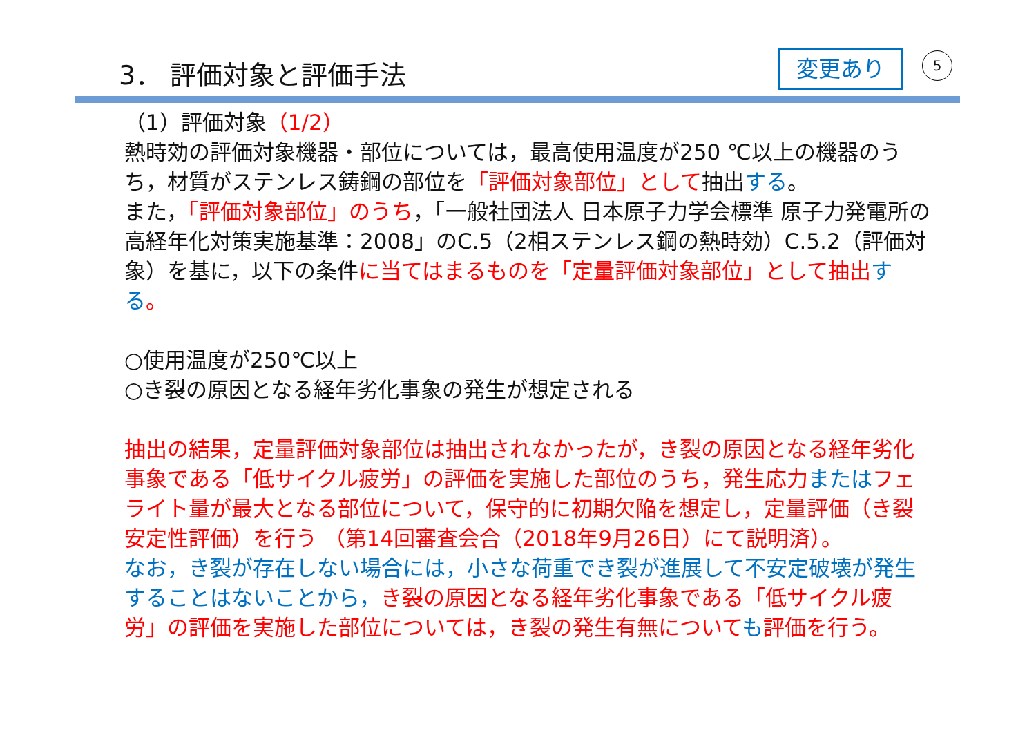3． 評価対象と評価手法 変更あり 5
（1）評価対象（1/2）
熱時効の評価対象機器・部位については，最高使用温度が250 ℃以上の機器のうち，材質がステンレス鋳鋼の部位を「評価対象部位」として抽出する。
また，「評価対象部位」のうち，「一般社団法人 日本原子力学会標準 原子力発電所の高経年化対策実施基準：2008」のC.5（2相ステンレス鋼の熱時効）C.5.2（評価対象）を基に，以下の条件に当てはまるものを「定量評価対象部位」として抽出 する。
○使用温度が250℃以上
○き裂の原因となる経年劣化事象の発生が想定される
抽出の結果，定量評価対象部位は抽出されなかったが，き裂の原因となる経年劣化事象である「低サイクル疲労」の評価を実施した部位のうち，発生応力またはフェライト量が最大となる部位について，保守的に初期欠陥を想定し，定量評価（き裂安定性評価）を行う （第14回審査会合（2018年9月26日）にて説明済）。
なお，き裂が存在しない場合には，小さな荷重でき裂が進展して不安定破壊が発生することはないことから，き裂の原因となる経年劣化事象である「低サイクル疲労」の評価を実施した部位については，き裂の発生有無についても評価を行う。